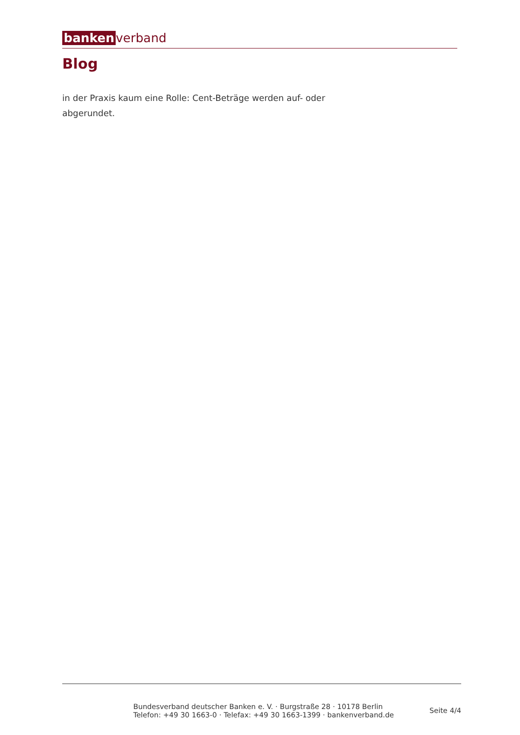banken verband
Blog
in der Praxis kaum eine Rolle: Cent-Beträge werden auf- oder abgerundet.
Bundesverband deutscher Banken e. V. · Burgstraße 28 · 10178 Berlin
Telefon: +49 30 1663-0 · Telefax: +49 30 1663-1399 · bankenverband.de
Seite 4/4